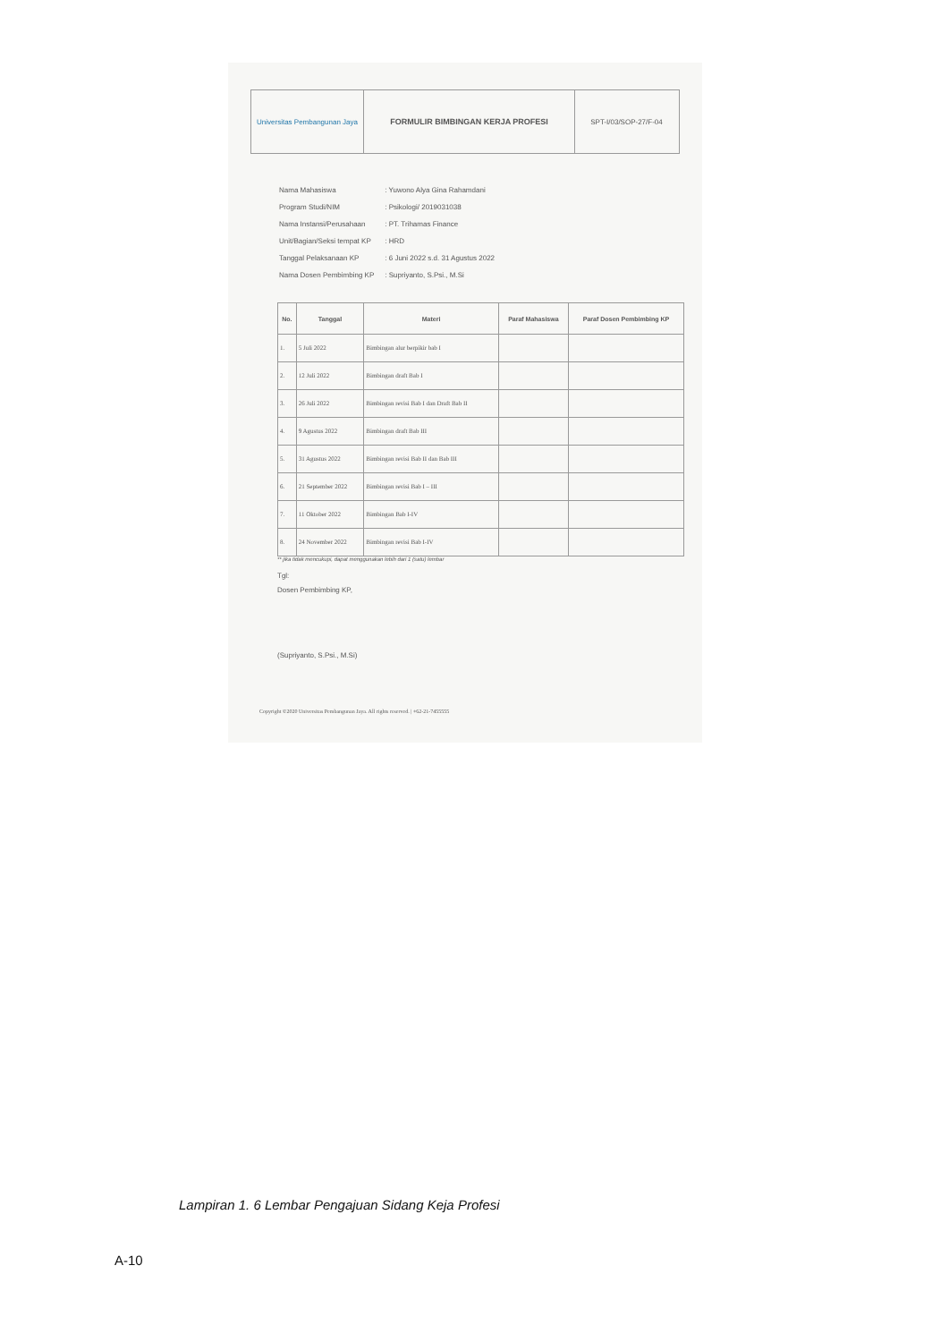Universitas Pembangunan Jaya
FORMULIR BIMBINGAN KERJA PROFESI SPT-I/03/SOP-27/F-04
| Nama Mahasiswa | : Yuwono Alya Gina Rahamdani |
| Program Studi/NIM | : Psikologi/ 2019031038 |
| Nama Instansi/Perusahaan | : PT. Trihamas Finance |
| Unit/Bagian/Seksi tempat KP | : HRD |
| Tanggal Pelaksanaan KP | : 6 Juni 2022 s.d. 31 Agustus 2022 |
| Nama Dosen Pembimbing KP | : Supriyanto, S.Psi., M.Si |
| No. | Tanggal | Materi | Paraf Mahasiswa | Paraf Dosen Pembimbing KP |
| --- | --- | --- | --- | --- |
| 1. | 5 Juli 2022 | Bimbingan alur berpikir bab I | | |
| 2. | 12 Juli 2022 | Bimbingan draft Bab I | | |
| 3. | 26 Juli 2022 | Bimbingan revisi Bab I dan Draft Bab II | | |
| 4. | 9 Agustus 2022 | Bimbingan draft Bab III | | |
| 5. | 31 Agustus 2022 | Bimbingan revisi Bab II dan Bab III | | |
| 6. | 21 September 2022 | Bimbingan revisi Bab I – III | | |
| 7. | 11 Oktober 2022 | Bimbingan Bab I-IV | | |
| 8. | 24 November 2022 | Bimbingan revisi Bab I-IV | | |
** jika tidak mencukupi, dapat menggunakan lebih dari 1 (satu) lembar
Tgl:
Dosen Pembimbing KP,
(Supriyanto, S.Psi., M.Si)
Copyright ©2020 Universitas Pembangunan Jaya. All rights reserved. | +62-21-7455555
Lampiran 1. 6 Lembar Pengajuan Sidang Keja Profesi
A-10